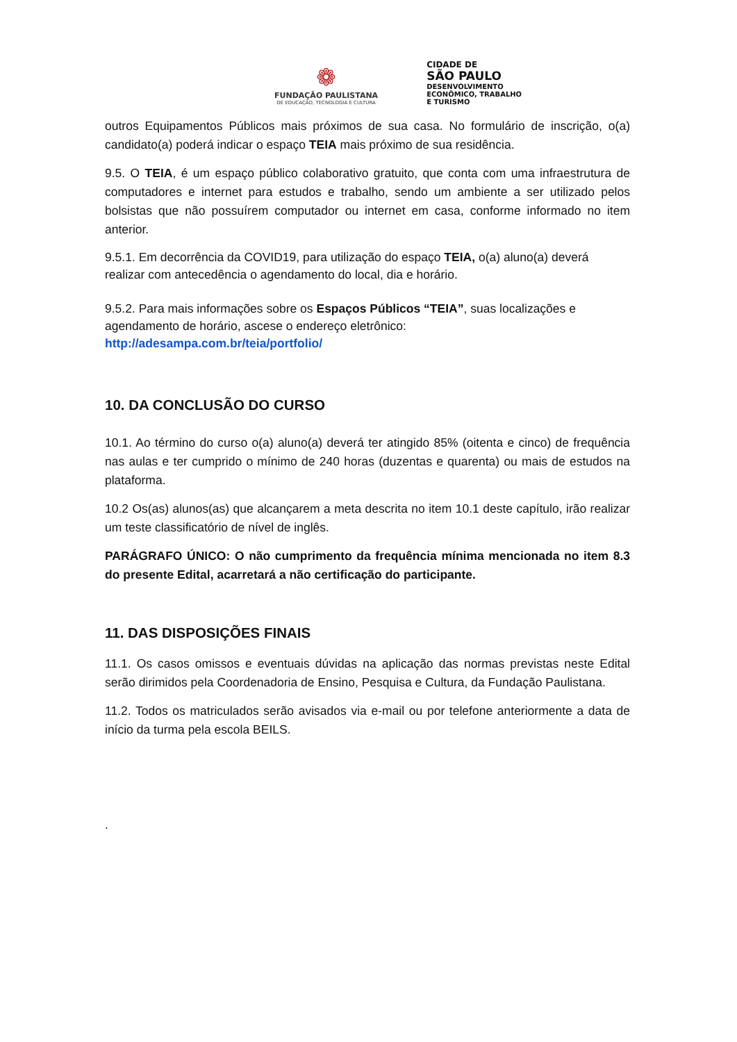❁
FUNDAÇÃO PAULISTANA
DE EDUCAÇÃO, TECNOLOGIA E CULTURA
CIDADE DE
SÃO PAULO
DESENVOLVIMENTO
ECONÔMICO, TRABALHO
E TURISMO
outros Equipamentos Públicos mais próximos de sua casa. No formulário de inscrição, o(a) candidato(a) poderá indicar o espaço TEIA mais próximo de sua residência.
9.5. O TEIA, é um espaço público colaborativo gratuito, que conta com uma infraestrutura de computadores e internet para estudos e trabalho, sendo um ambiente a ser utilizado pelos bolsistas que não possuírem computador ou internet em casa, conforme informado no item anterior.
9.5.1. Em decorrência da COVID19, para utilização do espaço TEIA, o(a) aluno(a) deverá realizar com antecedência o agendamento do local, dia e horário.
9.5.2. Para mais informações sobre os Espaços Públicos “TEIA”, suas localizações e agendamento de horário, ascese o endereço eletrônico:
http://adesampa.com.br/teia/portfolio/
10. DA CONCLUSÃO DO CURSO
10.1. Ao término do curso o(a) aluno(a) deverá ter atingido 85% (oitenta e cinco) de frequência nas aulas e ter cumprido o mínimo de 240 horas (duzentas e quarenta) ou mais de estudos na plataforma.
10.2 Os(as) alunos(as) que alcançarem a meta descrita no item 10.1 deste capítulo, irão realizar um teste classificatório de nível de inglês.
PARÁGRAFO ÚNICO: O não cumprimento da frequência mínima mencionada no item 8.3 do presente Edital, acarretará a não certificação do participante.
11. DAS DISPOSIÇÕES FINAIS
11.1. Os casos omissos e eventuais dúvidas na aplicação das normas previstas neste Edital serão dirimidos pela Coordenadoria de Ensino, Pesquisa e Cultura, da Fundação Paulistana.
11.2. Todos os matriculados serão avisados via e-mail ou por telefone anteriormente a data de início da turma pela escola BEILS.
.